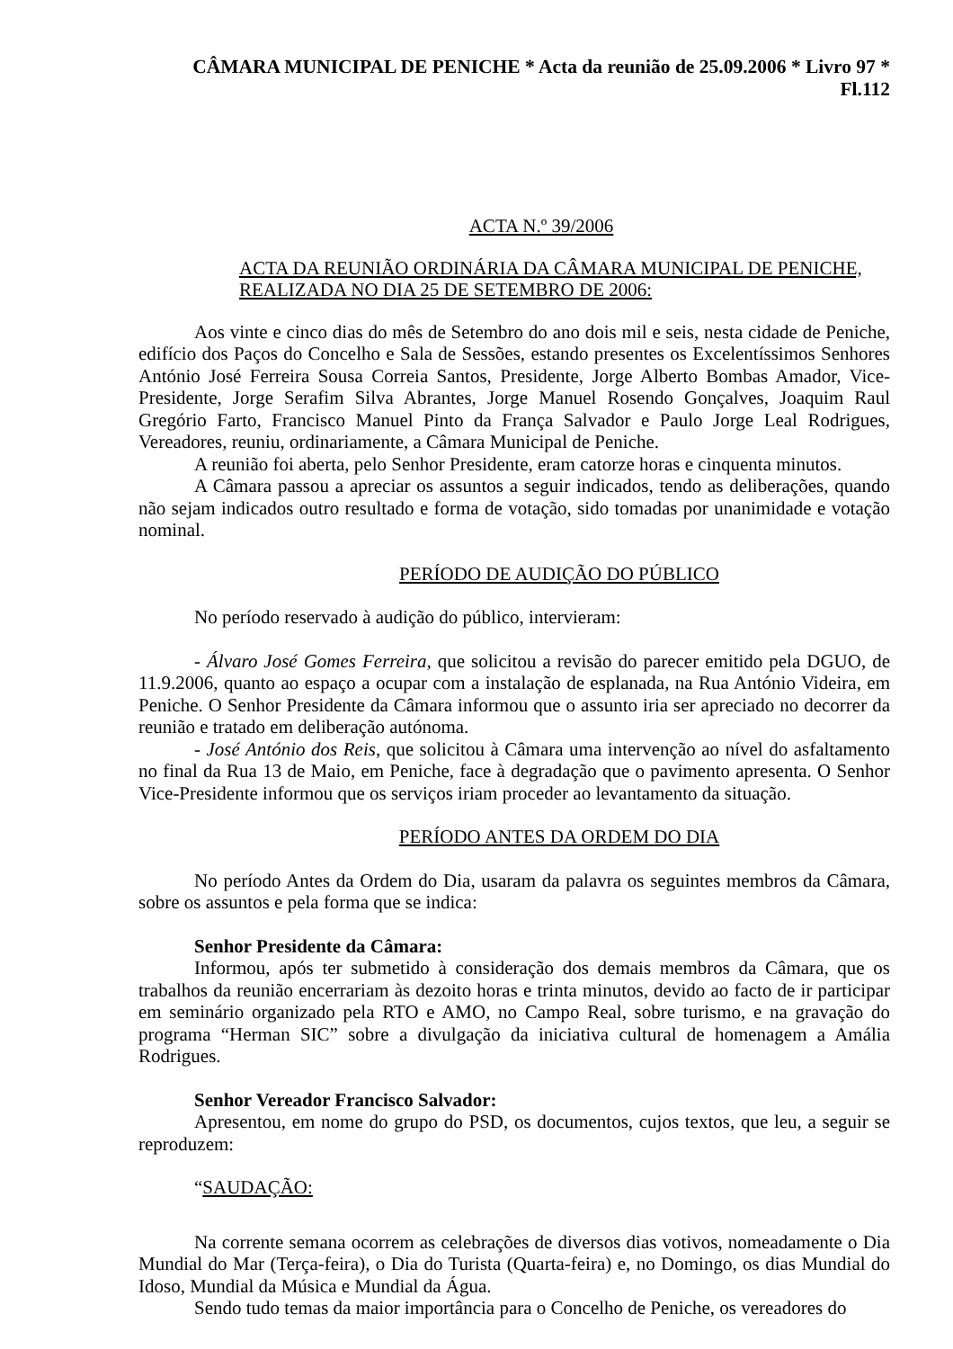CÂMARA MUNICIPAL DE PENICHE * Acta da reunião de 25.09.2006 * Livro 97 * Fl.112
ACTA N.º 39/2006
ACTA DA REUNIÃO ORDINÁRIA DA CÂMARA MUNICIPAL DE PENICHE, REALIZADA NO DIA 25 DE SETEMBRO DE 2006:
Aos vinte e cinco dias do mês de Setembro do ano dois mil e seis, nesta cidade de Peniche, edifício dos Paços do Concelho e Sala de Sessões, estando presentes os Excelentíssimos Senhores António José Ferreira Sousa Correia Santos, Presidente, Jorge Alberto Bombas Amador, Vice-Presidente, Jorge Serafim Silva Abrantes, Jorge Manuel Rosendo Gonçalves, Joaquim Raul Gregório Farto, Francisco Manuel Pinto da França Salvador e Paulo Jorge Leal Rodrigues, Vereadores, reuniu, ordinariamente, a Câmara Municipal de Peniche.
A reunião foi aberta, pelo Senhor Presidente, eram catorze horas e cinquenta minutos.
A Câmara passou a apreciar os assuntos a seguir indicados, tendo as deliberações, quando não sejam indicados outro resultado e forma de votação, sido tomadas por unanimidade e votação nominal.
PERÍODO DE AUDIÇÃO DO PÚBLICO
No período reservado à audição do público, intervieram:
- Álvaro José Gomes Ferreira, que solicitou a revisão do parecer emitido pela DGUO, de 11.9.2006, quanto ao espaço a ocupar com a instalação de esplanada, na Rua António Videira, em Peniche. O Senhor Presidente da Câmara informou que o assunto iria ser apreciado no decorrer da reunião e tratado em deliberação autónoma.
- José António dos Reis, que solicitou à Câmara uma intervenção ao nível do asfaltamento no final da Rua 13 de Maio, em Peniche, face à degradação que o pavimento apresenta. O Senhor Vice-Presidente informou que os serviços iriam proceder ao levantamento da situação.
PERÍODO ANTES DA ORDEM DO DIA
No período Antes da Ordem do Dia, usaram da palavra os seguintes membros da Câmara, sobre os assuntos e pela forma que se indica:
Senhor Presidente da Câmara:
Informou, após ter submetido à consideração dos demais membros da Câmara, que os trabalhos da reunião encerrariam às dezoito horas e trinta minutos, devido ao facto de ir participar em seminário organizado pela RTO e AMO, no Campo Real, sobre turismo, e na gravação do programa “Herman SIC” sobre a divulgação da iniciativa cultural de homenagem a Amália Rodrigues.
Senhor Vereador Francisco Salvador:
Apresentou, em nome do grupo do PSD, os documentos, cujos textos, que leu, a seguir se reproduzem:
“SAUDAÇÃO:
Na corrente semana ocorrem as celebrações de diversos dias votivos, nomeadamente o Dia Mundial do Mar (Terça-feira), o Dia do Turista (Quarta-feira) e, no Domingo, os dias Mundial do Idoso, Mundial da Música e Mundial da Água.
Sendo tudo temas da maior importância para o Concelho de Peniche, os vereadores do